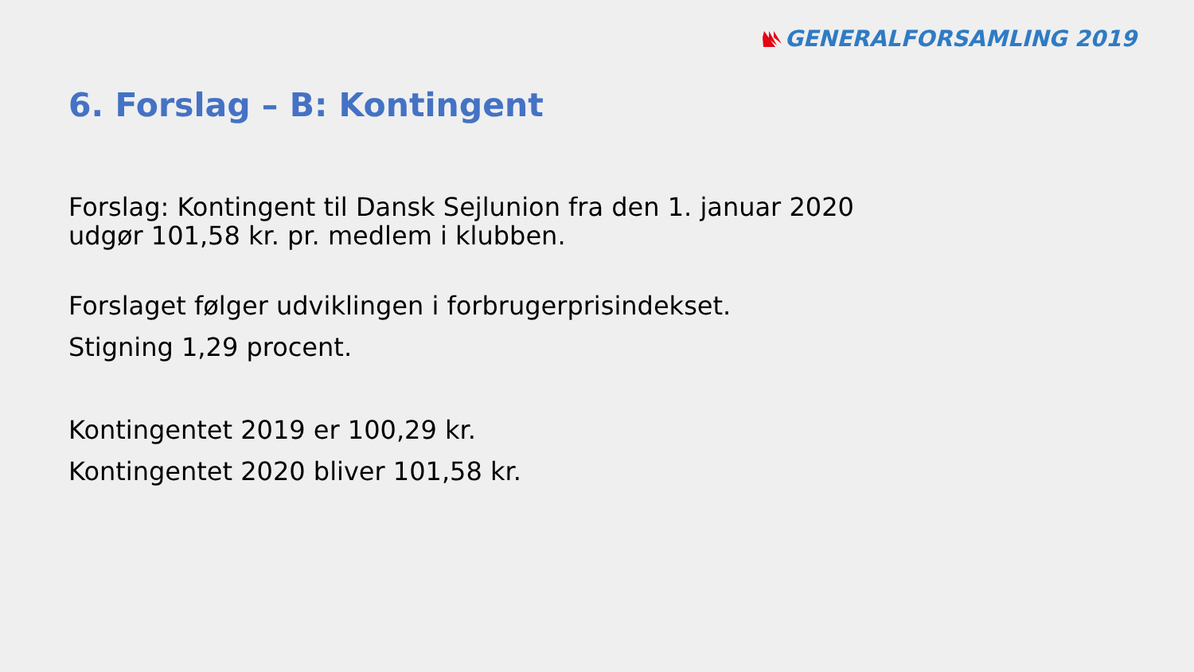GENERALFORSAMLING 2019
6. Forslag – B: Kontingent
Forslag: Kontingent til Dansk Sejlunion fra den 1. januar 2020
udgør 101,58 kr. pr. medlem i klubben.
Forslaget følger udviklingen i forbrugerprisindekset.
Stigning 1,29 procent.
Kontingentet 2019 er 100,29 kr.
Kontingentet 2020 bliver 101,58 kr.